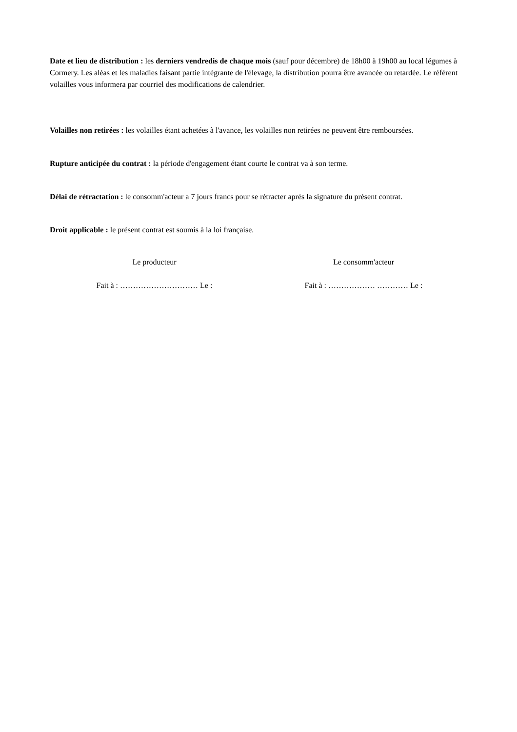Date et lieu de distribution : les derniers vendredis de chaque mois (sauf pour décembre) de 18h00 à 19h00 au local légumes à Cormery. Les aléas et les maladies faisant partie intégrante de l'élevage, la distribution pourra être avancée ou retardée. Le référent volailles vous informera par courriel des modifications de calendrier.
Volailles non retirées : les volailles étant achetées à l'avance, les volailles non retirées ne peuvent être remboursées.
Rupture anticipée du contrat : la période d'engagement étant courte le contrat va à son terme.
Délai de rétractation : le consomm'acteur a 7 jours francs pour se rétracter après la signature du présent contrat.
Droit applicable : le présent contrat est soumis à la loi française.
Le producteur
Fait à : ………………………… Le :
Le consomm'acteur
Fait à : ……………… ………… Le :